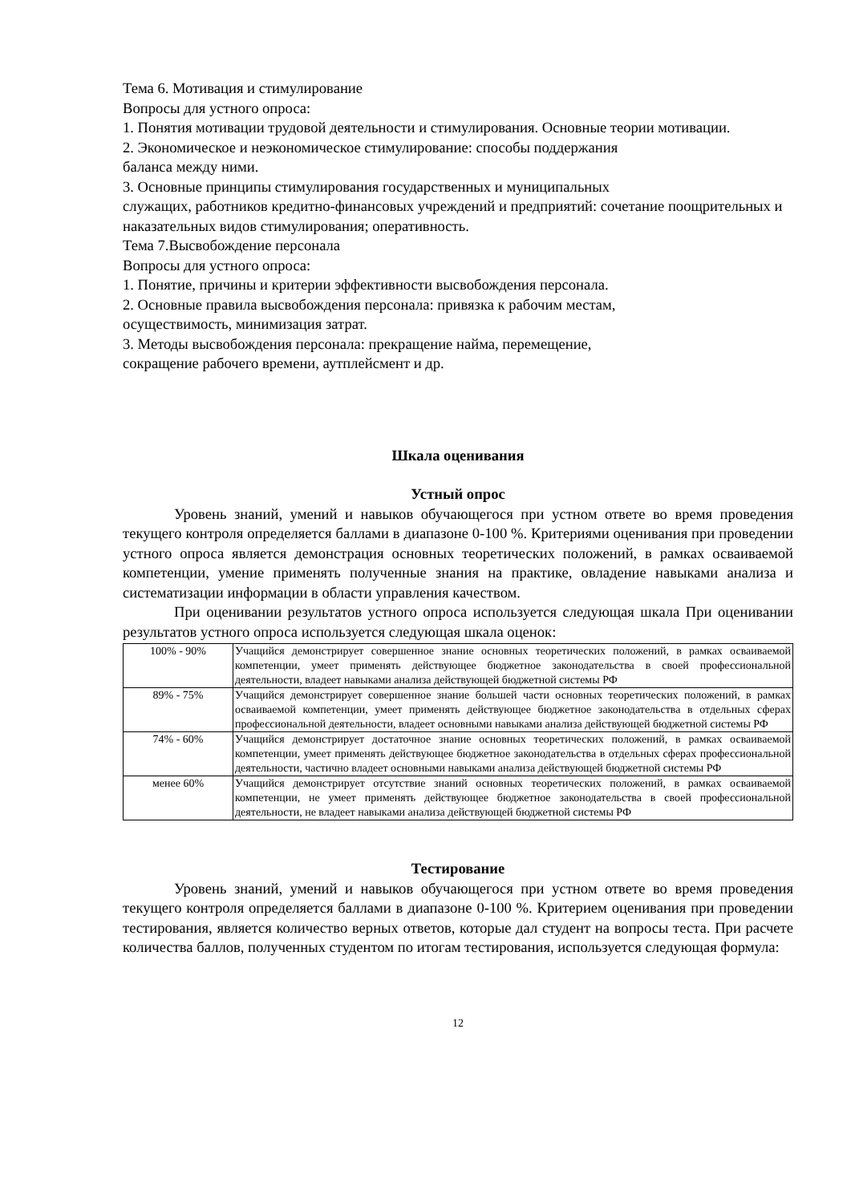Тема 6. Мотивация и стимулирование
Вопросы для устного опроса:
1. Понятия мотивации трудовой деятельности и стимулирования. Основные теории мотивации.
2. Экономическое и неэкономическое стимулирование: способы поддержания
баланса между ними.
3. Основные принципы стимулирования государственных и муниципальных
служащих, работников кредитно-финансовых учреждений и предприятий: сочетание поощрительных и наказательных видов стимулирования; оперативность.
Тема 7.Высвобождение персонала
Вопросы для устного опроса:
1. Понятие, причины и критерии эффективности высвобождения персонала.
2. Основные правила высвобождения персонала: привязка к рабочим местам,
осуществимость, минимизация затрат.
3. Методы высвобождения персонала: прекращение найма, перемещение,
сокращение рабочего времени, аутплейсмент и др.
Шкала оценивания
Устный опрос
Уровень знаний, умений и навыков обучающегося при устном ответе во время проведения текущего контроля определяется баллами в диапазоне 0-100 %. Критериями оценивания при проведении устного опроса является демонстрация основных теоретических положений, в рамках осваиваемой компетенции, умение применять полученные знания на практике, овладение навыками анализа и систематизации информации в области управления качеством.
При оценивании результатов устного опроса используется следующая шкала При оценивании результатов устного опроса используется следующая шкала оценок:
| 100% - 90% | Учащийся демонстрирует совершенное знание основных теоретических положений, в рамках осваиваемой компетенции, умеет применять действующее бюджетное законодательства в своей профессиональной деятельности, владеет навыками анализа действующей бюджетной системы РФ |
| 89% - 75% | Учащийся демонстрирует совершенное знание большей части основных теоретических положений, в рамках осваиваемой компетенции, умеет применять действующее бюджетное законодательства в отдельных сферах профессиональной деятельности, владеет основными навыками анализа действующей бюджетной системы РФ |
| 74% - 60% | Учащийся демонстрирует достаточное знание основных теоретических положений, в рамках осваиваемой компетенции, умеет применять действующее бюджетное законодательства в отдельных сферах профессиональной деятельности, частично владеет основными навыками анализа действующей бюджетной системы РФ |
| менее 60% | Учащийся демонстрирует отсутствие знаний основных теоретических положений, в рамках осваиваемой компетенции, не умеет применять действующее бюджетное законодательства в своей профессиональной деятельности, не владеет навыками анализа действующей бюджетной системы РФ |
Тестирование
Уровень знаний, умений и навыков обучающегося при устном ответе во время проведения текущего контроля определяется баллами в диапазоне 0-100 %. Критерием оценивания при проведении тестирования, является количество верных ответов, которые дал студент на вопросы теста. При расчете количества баллов, полученных студентом по итогам тестирования, используется следующая формула:
12